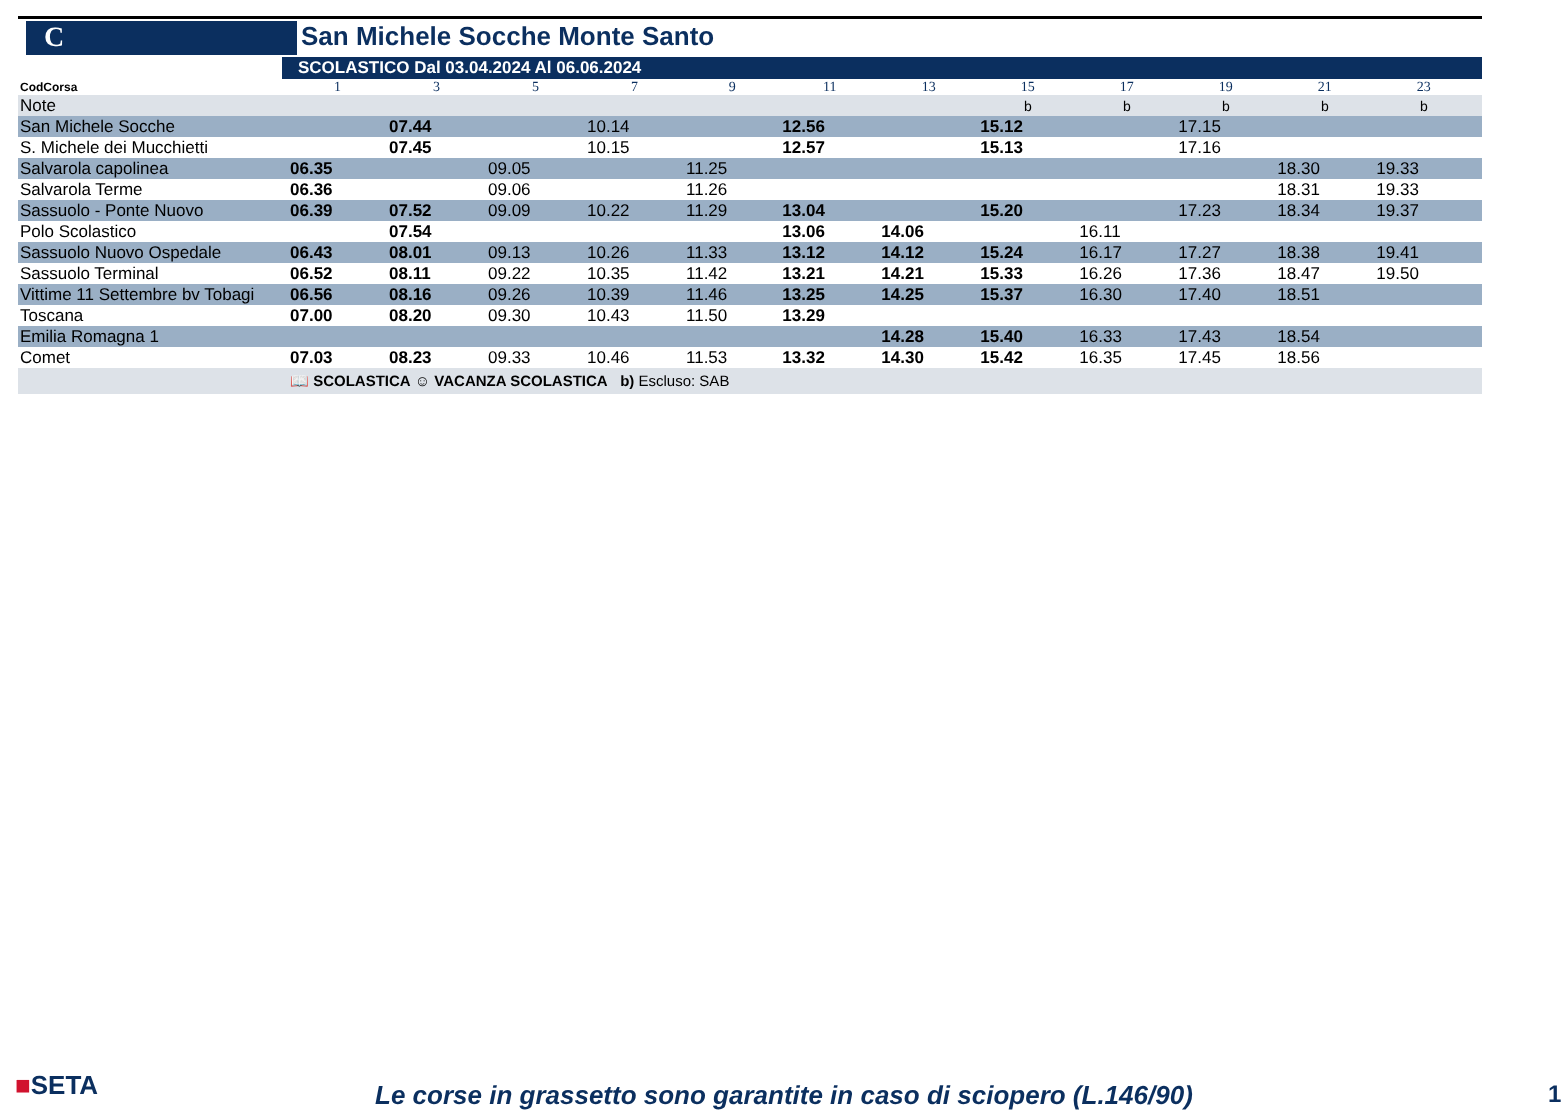C San Michele Socche Monte Santo
SCOLASTICO Dal 03.04.2024 Al 06.06.2024
| CodCorsa | 1 | 3 | 5 | 7 | 9 | 11 | 13 | 15 | 17 | 19 | 21 | 23 | |
| Note | | | | | | | | b | b | b | b | b | |
| San Michele Socche | | 07.44 | | 10.14 | | 12.56 | | 15.12 | | 17.15 | | | |
| S. Michele dei Mucchietti | | 07.45 | | 10.15 | | 12.57 | | 15.13 | | 17.16 | | | |
| Salvarola capolinea | 06.35 | | 09.05 | | 11.25 | | | | | | 18.30 | 19.33 | |
| Salvarola Terme | 06.36 | | 09.06 | | 11.26 | | | | | | 18.31 | 19.33 | |
| Sassuolo - Ponte Nuovo | 06.39 | 07.52 | 09.09 | 10.22 | 11.29 | 13.04 | | 15.20 | | 17.23 | 18.34 | 19.37 | |
| Polo Scolastico | | 07.54 | | | | 13.06 | 14.06 | | 16.11 | | | | |
| Sassuolo Nuovo Ospedale | 06.43 | 08.01 | 09.13 | 10.26 | 11.33 | 13.12 | 14.12 | 15.24 | 16.17 | 17.27 | 18.38 | 19.41 | |
| Sassuolo Terminal | 06.52 | 08.11 | 09.22 | 10.35 | 11.42 | 13.21 | 14.21 | 15.33 | 16.26 | 17.36 | 18.47 | 19.50 | |
| Vittime 11 Settembre bv Tobagi | 06.56 | 08.16 | 09.26 | 10.39 | 11.46 | 13.25 | 14.25 | 15.37 | 16.30 | 17.40 | 18.51 | | |
| Toscana | 07.00 | 08.20 | 09.30 | 10.43 | 11.50 | 13.29 | | | | | | | |
| Emilia Romagna 1 | | | | | | | 14.28 | 15.40 | 16.33 | 17.43 | 18.54 | | |
| Comet | 07.03 | 08.23 | 09.33 | 10.46 | 11.53 | 13.32 | 14.30 | 15.42 | 16.35 | 17.45 | 18.56 | | |
| | 📖 SCOLASTICA ☺ VACANZA SCOLASTICA b) Escluso: SAB | | | | | | | | | | | | |
■SETA
Le corse in grassetto sono garantite in caso di sciopero (L.146/90)
1